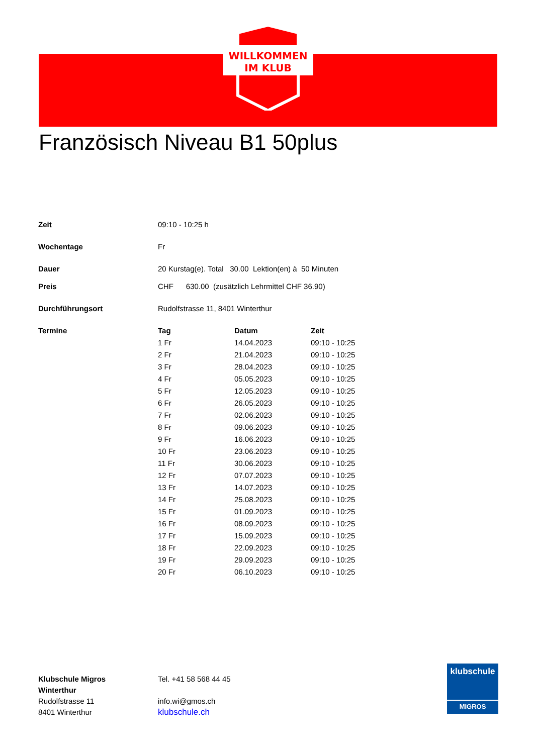WILLKOMMEN
IM KLUB
Französisch Niveau B1 50plus
| Zeit | 09:10 - 10:25 h |
| Wochentage | Fr |
| Dauer | 20 Kurstag(e). Total 30.00 Lektion(en) à 50 Minuten |
| Preis | CHF 630.00 (zusätzlich Lehrmittel CHF 36.90) |
| Durchführungsort | Rudolfstrasse 11, 8401 Winterthur |
| Termine | / Tag / Datum / Zeit / / --- / --- / --- / / 1 Fr / 14.04.2023 / 09:10 - 10:25 / / 2 Fr / 21.04.2023 / 09:10 - 10:25 / / 3 Fr / 28.04.2023 / 09:10 - 10:25 / / 4 Fr / 05.05.2023 / 09:10 - 10:25 / / 5 Fr / 12.05.2023 / 09:10 - 10:25 / / 6 Fr / 26.05.2023 / 09:10 - 10:25 / / 7 Fr / 02.06.2023 / 09:10 - 10:25 / / 8 Fr / 09.06.2023 / 09:10 - 10:25 / / 9 Fr / 16.06.2023 / 09:10 - 10:25 / / 10 Fr / 23.06.2023 / 09:10 - 10:25 / / 11 Fr / 30.06.2023 / 09:10 - 10:25 / / 12 Fr / 07.07.2023 / 09:10 - 10:25 / / 13 Fr / 14.07.2023 / 09:10 - 10:25 / / 14 Fr / 25.08.2023 / 09:10 - 10:25 / / 15 Fr / 01.09.2023 / 09:10 - 10:25 / / 16 Fr / 08.09.2023 / 09:10 - 10:25 / / 17 Fr / 15.09.2023 / 09:10 - 10:25 / / 18 Fr / 22.09.2023 / 09:10 - 10:25 / / 19 Fr / 29.09.2023 / 09:10 - 10:25 / / 20 Fr / 06.10.2023 / 09:10 - 10:25 / |
Klubschule Migros
Winterthur
Rudolfstrasse 11
8401 Winterthur
Tel. +41 58 568 44 45
info.wi@gmos.ch
klubschule.ch
klubschule
MIGROS